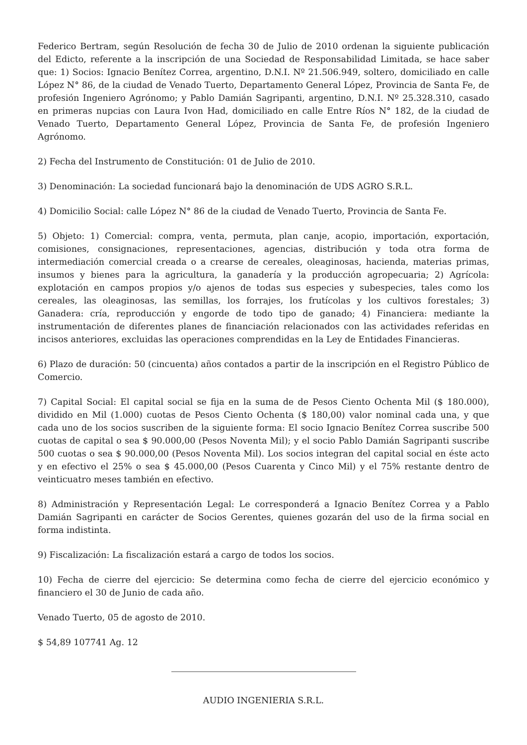Federico Bertram, según Resolución de fecha 30 de Julio de 2010 ordenan la siguiente publicación del Edicto, referente a la inscripción de una Sociedad de Responsabilidad Limitada, se hace saber que: 1) Socios: Ignacio Benítez Correa, argentino, D.N.I. Nº 21.506.949, soltero, domiciliado en calle López N° 86, de la ciudad de Venado Tuerto, Departamento General López, Provincia de Santa Fe, de profesión Ingeniero Agrónomo; y Pablo Damián Sagripanti, argentino, D.N.I. Nº 25.328.310, casado en primeras nupcias con Laura Ivon Had, domiciliado en calle Entre Ríos N° 182, de la ciudad de Venado Tuerto, Departamento General López, Provincia de Santa Fe, de profesión Ingeniero Agrónomo.
2) Fecha del Instrumento de Constitución: 01 de Julio de 2010.
3) Denominación: La sociedad funcionará bajo la denominación de UDS AGRO S.R.L.
4) Domicilio Social: calle López N° 86 de la ciudad de Venado Tuerto, Provincia de Santa Fe.
5) Objeto: 1) Comercial: compra, venta, permuta, plan canje, acopio, importación, exportación, comisiones, consignaciones, representaciones, agencias, distribución y toda otra forma de intermediación comercial creada o a crearse de cereales, oleaginosas, hacienda, materias primas, insumos y bienes para la agricultura, la ganadería y la producción agropecuaria; 2) Agrícola: explotación en campos propios y/o ajenos de todas sus especies y subespecies, tales como los cereales, las oleaginosas, las semillas, los forrajes, los frutícolas y los cultivos forestales; 3) Ganadera: cría, reproducción y engorde de todo tipo de ganado; 4) Financiera: mediante la instrumentación de diferentes planes de financiación relacionados con las actividades referidas en incisos anteriores, excluidas las operaciones comprendidas en la Ley de Entidades Financieras.
6) Plazo de duración: 50 (cincuenta) años contados a partir de la inscripción en el Registro Público de Comercio.
7) Capital Social: El capital social se fija en la suma de de Pesos Ciento Ochenta Mil ($ 180.000), dividido en Mil (1.000) cuotas de Pesos Ciento Ochenta ($ 180,00) valor nominal cada una, y que cada uno de los socios suscriben de la siguiente forma: El socio Ignacio Benítez Correa suscribe 500 cuotas de capital o sea $ 90.000,00 (Pesos Noventa Mil); y el socio Pablo Damián Sagripanti suscribe 500 cuotas o sea $ 90.000,00 (Pesos Noventa Mil). Los socios integran del capital social en éste acto y en efectivo el 25% o sea $ 45.000,00 (Pesos Cuarenta y Cinco Mil) y el 75% restante dentro de veinticuatro meses también en efectivo.
8) Administración y Representación Legal: Le corresponderá a Ignacio Benítez Correa y a Pablo Damián Sagripanti en carácter de Socios Gerentes, quienes gozarán del uso de la firma social en forma indistinta.
9) Fiscalización: La fiscalización estará a cargo de todos los socios.
10) Fecha de cierre del ejercicio: Se determina como fecha de cierre del ejercicio económico y financiero el 30 de Junio de cada año.
Venado Tuerto, 05 de agosto de 2010.
$ 54,89 107741 Ag. 12
AUDIO INGENIERIA S.R.L.